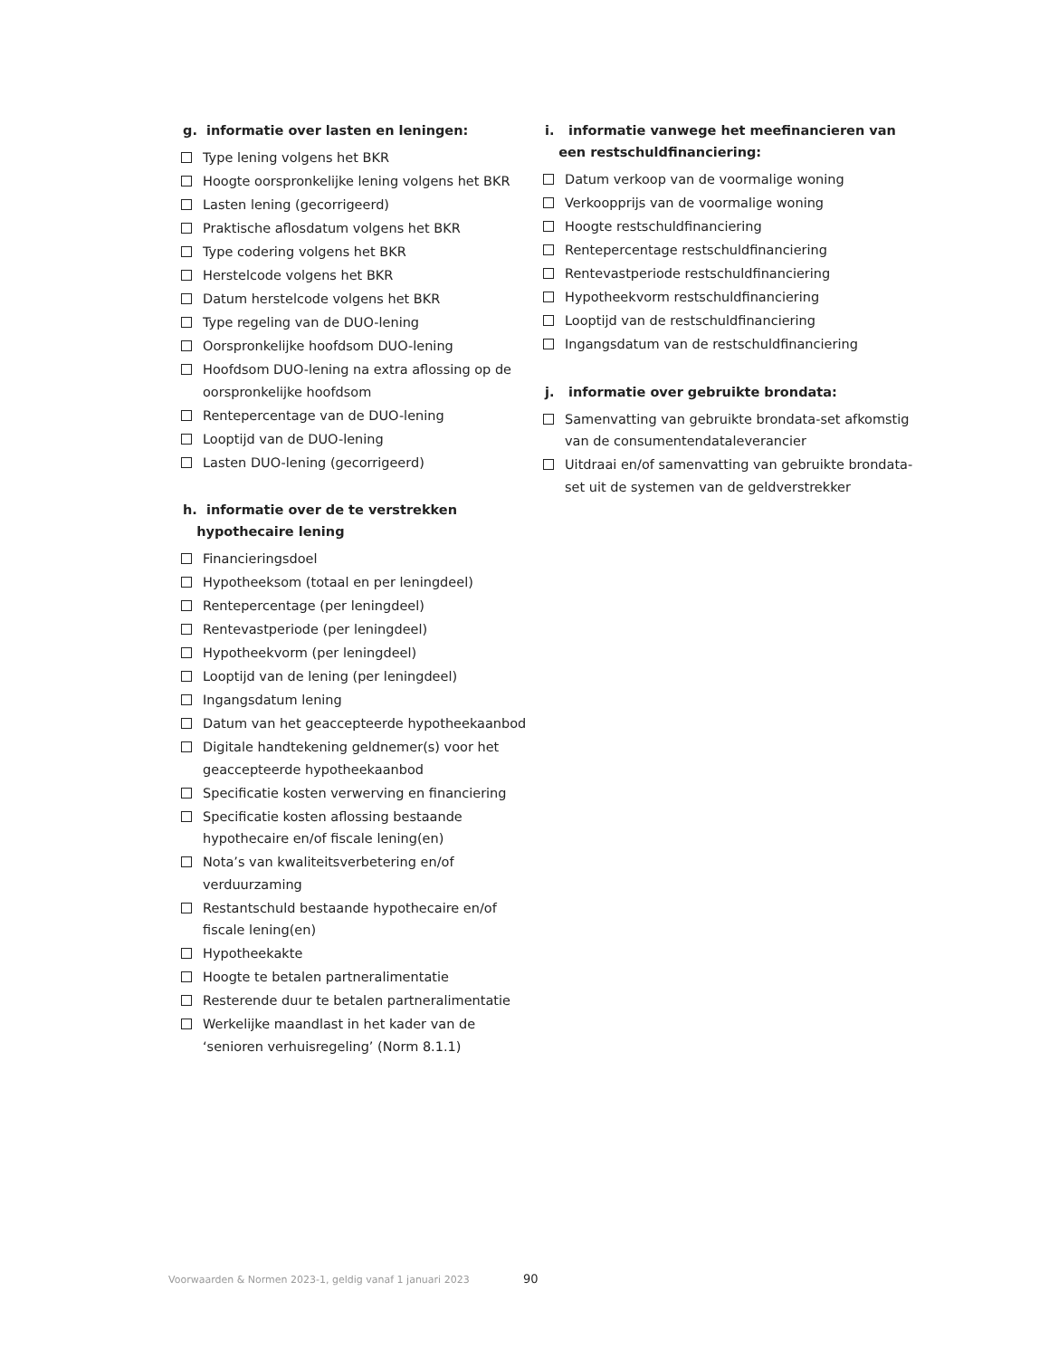g. informatie over lasten en leningen:
Type lening volgens het BKR
Hoogte oorspronkelijke lening volgens het BKR
Lasten lening (gecorrigeerd)
Praktische aflosdatum volgens het BKR
Type codering volgens het BKR
Herstelcode volgens het BKR
Datum herstelcode volgens het BKR
Type regeling van de DUO-lening
Oorspronkelijke hoofdsom DUO-lening
Hoofdsom DUO-lening na extra aflossing op de oorspronkelijke hoofdsom
Rentepercentage van de DUO-lening
Looptijd van de DUO-lening
Lasten DUO-lening (gecorrigeerd)
h. informatie over de te verstrekken
hypothecaire lening
Financieringsdoel
Hypotheeksom (totaal en per leningdeel)
Rentepercentage (per leningdeel)
Rentevastperiode (per leningdeel)
Hypotheekvorm (per leningdeel)
Looptijd van de lening (per leningdeel)
Ingangsdatum lening
Datum van het geaccepteerde hypotheekaanbod
Digitale handtekening geldnemer(s) voor het geaccepteerde hypotheekaanbod
Specificatie kosten verwerving en financiering
Specificatie kosten aflossing bestaande hypothecaire en/of fiscale lening(en)
Nota’s van kwaliteitsverbetering en/of verduurzaming
Restantschuld bestaande hypothecaire en/of fiscale lening(en)
Hypotheekakte
Hoogte te betalen partneralimentatie
Resterende duur te betalen partneralimentatie
Werkelijke maandlast in het kader van de ‘senioren verhuisregeling’ (Norm 8.1.1)
i. informatie vanwege het meefinancieren van
een restschuldfinanciering:
Datum verkoop van de voormalige woning
Verkoopprijs van de voormalige woning
Hoogte restschuldfinanciering
Rentepercentage restschuldfinanciering
Rentevastperiode restschuldfinanciering
Hypotheekvorm restschuldfinanciering
Looptijd van de restschuldfinanciering
Ingangsdatum van de restschuldfinanciering
j. informatie over gebruikte brondata:
Samenvatting van gebruikte brondata-set afkomstig van de consumentendataleverancier
Uitdraai en/of samenvatting van gebruikte brondata-set uit de systemen van de geldverstrekker
Voorwaarden & Normen 2023-1, geldig vanaf 1 januari 2023
90